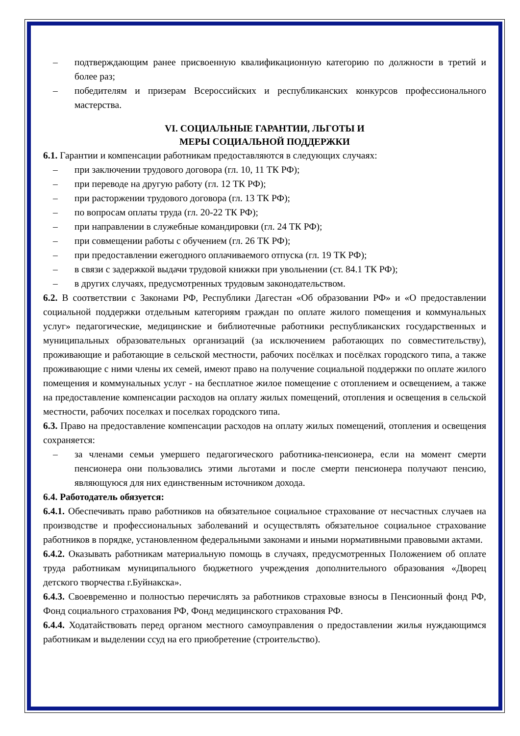– подтверждающим ранее присвоенную квалификационную категорию по должности в третий и более раз;
– победителям и призерам Всероссийских и республиканских конкурсов профессионального мастерства.
VI. СОЦИАЛЬНЫЕ ГАРАНТИИ, ЛЬГОТЫ И
МЕРЫ СОЦИАЛЬНОЙ ПОДДЕРЖКИ
6.1. Гарантии и компенсации работникам предоставляются в следующих случаях:
– при заключении трудового договора (гл. 10, 11 ТК РФ);
– при переводе на другую работу (гл. 12 ТК РФ);
– при расторжении трудового договора (гл. 13 ТК РФ);
– по вопросам оплаты труда (гл. 20-22 ТК РФ);
– при направлении в служебные командировки (гл. 24 ТК РФ);
– при совмещении работы с обучением (гл. 26 ТК РФ);
– при предоставлении ежегодного оплачиваемого отпуска (гл. 19 ТК РФ);
– в связи с задержкой выдачи трудовой книжки при увольнении (ст. 84.1 ТК РФ);
– в других случаях, предусмотренных трудовым законодательством.
6.2. В соответствии с Законами РФ, Республики Дагестан «Об образовании РФ» и «О предоставлении социальной поддержки отдельным категориям граждан по оплате жилого помещения и коммунальных услуг» педагогические, медицинские и библиотечные работники республиканских государственных и муниципальных образовательных организаций (за исключением работающих по совместительству), проживающие и работающие в сельской местности, рабочих посёлках и посёлках городского типа, а также проживающие с ними члены их семей, имеют право на получение социальной поддержки по оплате жилого помещения и коммунальных услуг - на бесплатное жилое помещение с отоплением и освещением, а также на предоставление компенсации расходов на оплату жилых помещений, отопления и освещения в сельской местности, рабочих поселках и поселках городского типа.
6.3. Право на предоставление компенсации расходов на оплату жилых помещений, отопления и освещения сохраняется:
– за членами семьи умершего педагогического работника-пенсионера, если на момент смерти пенсионера они пользовались этими льготами и после смерти пенсионера получают пенсию, являющуюся для них единственным источником дохода.
6.4. Работодатель обязуется:
6.4.1. Обеспечивать право работников на обязательное социальное страхование от несчастных случаев на производстве и профессиональных заболеваний и осуществлять обязательное социальное страхование работников в порядке, установленном федеральными законами и иными нормативными правовыми актами.
6.4.2. Оказывать работникам материальную помощь в случаях, предусмотренных Положением об оплате труда работникам муниципального бюджетного учреждения дополнительного образования «Дворец детского творчества г.Буйнакска».
6.4.3. Своевременно и полностью перечислять за работников страховые взносы в Пенсионный фонд РФ, Фонд социального страхования РФ, Фонд медицинского страхования РФ.
6.4.4. Ходатайствовать перед органом местного самоуправления о предоставлении жилья нуждающимся работникам и выделении ссуд на его приобретение (строительство).